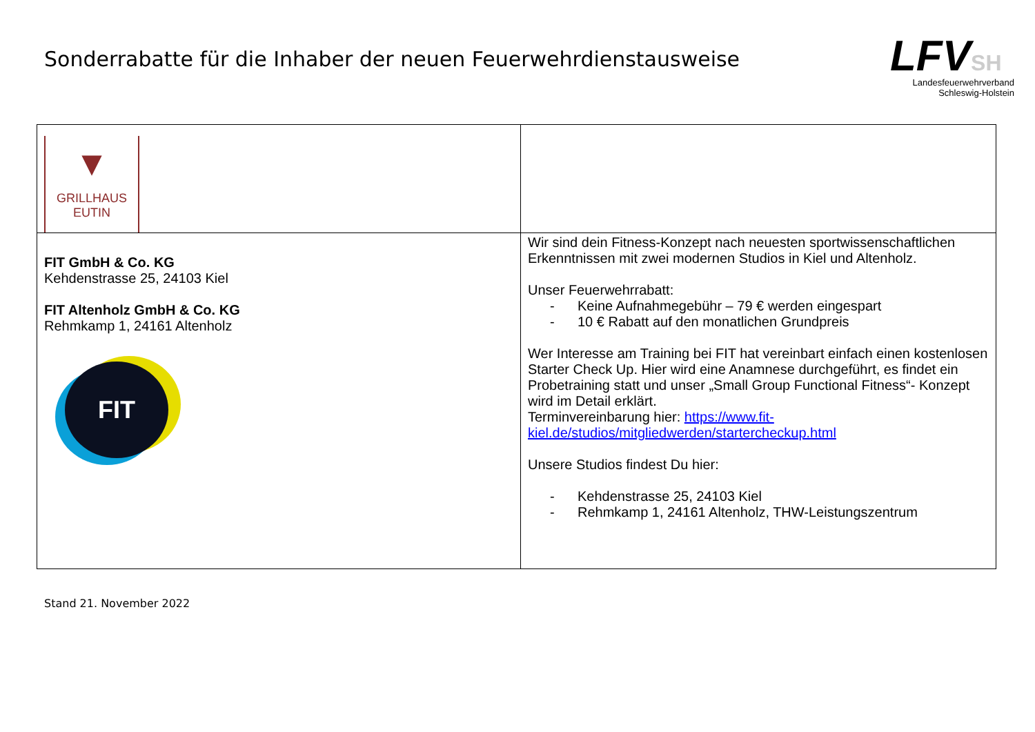Sonderrabatte für die Inhaber der neuen Feuerwehrdienstausweise
LFVSH
Landesfeuerwehrverband
Schleswig-Holstein
| ▼ GRILLHAUS EUTIN | |
| FIT GmbH & Co. KG Kehdenstrasse 25, 24103 Kiel FIT Altenholz GmbH & Co. KG Rehmkamp 1, 24161 Altenholz FIT | Wir sind dein Fitness-Konzept nach neuesten sportwissenschaftlichen Erkenntnissen mit zwei modernen Studios in Kiel und Altenholz. Unser Feuerwehrrabatt: - Keine Aufnahmegebühr – 79 € werden eingespart - 10 € Rabatt auf den monatlichen Grundpreis Wer Interesse am Training bei FIT hat vereinbart einfach einen kostenlosen Starter Check Up. Hier wird eine Anamnese durchgeführt, es findet ein Probetraining statt und unser „Small Group Functional Fitness“- Konzept wird im Detail erklärt. Terminvereinbarung hier: https://www.fit-kiel.de/studios/mitgliedwerden/startercheckup.html Unsere Studios findest Du hier: - Kehdenstrasse 25, 24103 Kiel - Rehmkamp 1, 24161 Altenholz, THW-Leistungszentrum |
Stand 21. November 2022